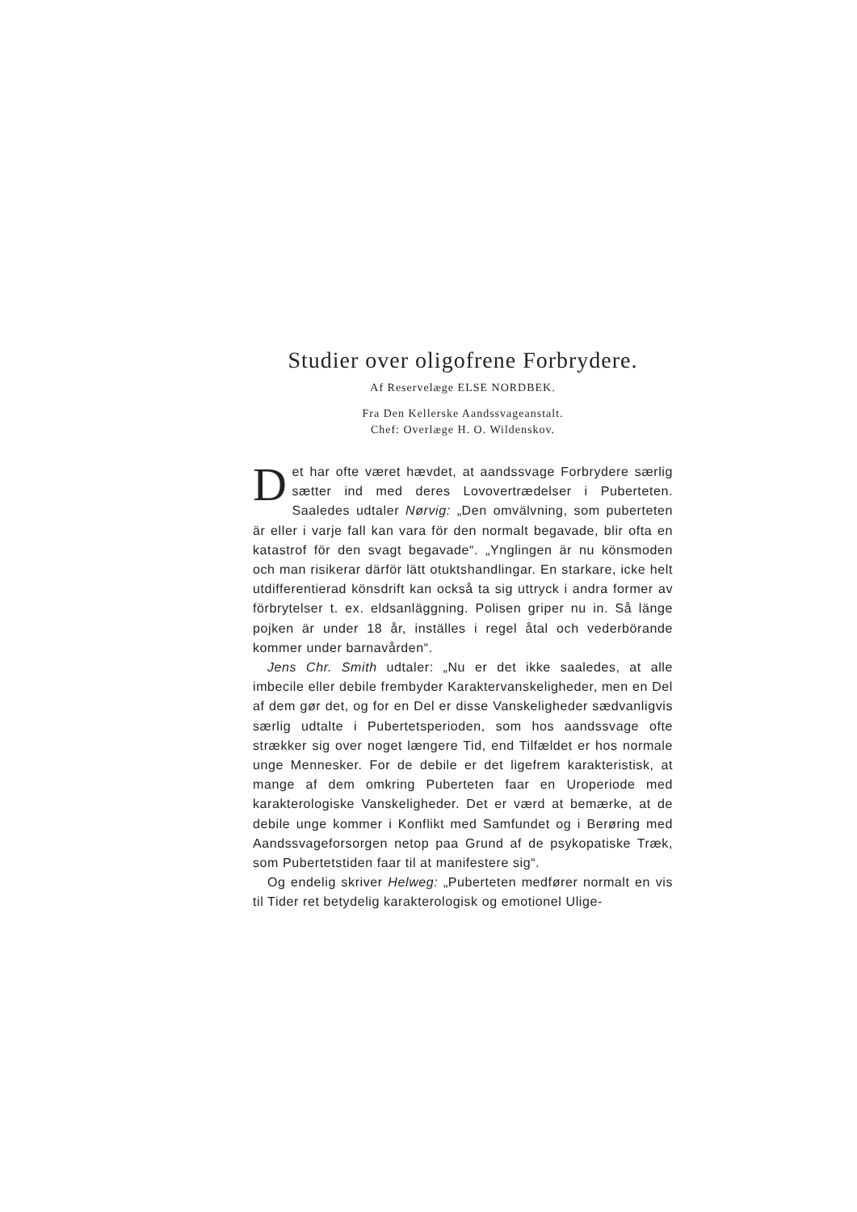Studier over oligofrene Forbrydere.
Af Reservelæge ELSE NORDBEK.
Fra Den Kellerske Aandssvageanstalt.
Chef: Overlæge H. O. Wildenskov.
Det har ofte været hævdet, at aandssvage Forbrydere særlig sætter ind med deres Lovovertrædelser i Puberteten. Saaledes udtaler Nørvig: „Den omvälvning, som puberteten är eller i varje fall kan vara för den normalt begavade, blir ofta en katastrof för den svagt begavade“. „Ynglingen är nu könsmoden och man risikerar därför lätt otuktshandlingar. En starkare, icke helt utdifferentierad könsdrift kan också ta sig uttryck i andra former av förbrytelser t. ex. eldsanläggning. Polisen griper nu in. Så länge pojken är under 18 år, inställes i regel åtal och vederbörande kommer under barnavården“.
Jens Chr. Smith udtaler: „Nu er det ikke saaledes, at alle imbecile eller debile frembyder Karaktervanskeligheder, men en Del af dem gør det, og for en Del er disse Vanskeligheder sædvanligvis særlig udtalte i Pubertetsperioden, som hos aandssvage ofte strækker sig over noget længere Tid, end Tilfældet er hos normale unge Mennesker. For de debile er det ligefrem karakteristisk, at mange af dem omkring Puberteten faar en Uroperiode med karakterologiske Vanskeligheder. Det er værd at bemærke, at de debile unge kommer i Konflikt med Samfundet og i Berøring med Aandssvageforsorgen netop paa Grund af de psykopatiske Træk, som Pubertetstiden faar til at manifestere sig“.
Og endelig skriver Helweg: „Puberteten medfører normalt en vis til Tider ret betydelig karakterologisk og emotionel Ulige-